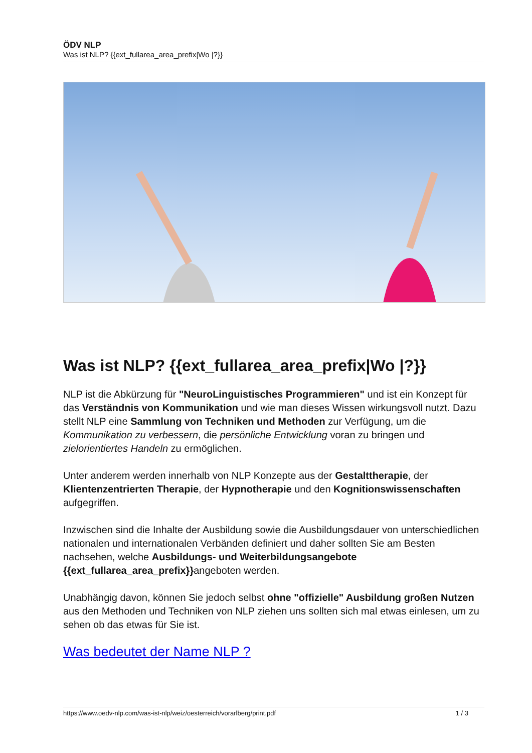ÖDV NLP
Was ist NLP? {{ext_fullarea_area_prefix|Wo |?}}
Was ist NLP? {{ext_fullarea_area_prefix|Wo |?}}
NLP ist die Abkürzung für "NeuroLinguistisches Programmieren" und ist ein Konzept für das Verständnis von Kommunikation und wie man dieses Wissen wirkungsvoll nutzt. Dazu stellt NLP eine Sammlung von Techniken und Methoden zur Verfügung, um die Kommunikation zu verbessern, die persönliche Entwicklung voran zu bringen und zielorientiertes Handeln zu ermöglichen.
Unter anderem werden innerhalb von NLP Konzepte aus der Gestalttherapie, der Klientenzentrierten Therapie, der Hypnotherapie und den Kognitionswissenschaften aufgegriffen.
Inzwischen sind die Inhalte der Ausbildung sowie die Ausbildungsdauer von unterschiedlichen nationalen und internationalen Verbänden definiert und daher sollten Sie am Besten nachsehen, welche Ausbildungs- und Weiterbildungsangebote {{ext_fullarea_area_prefix}}angeboten werden.
Unabhängig davon, können Sie jedoch selbst ohne "offizielle" Ausbildung großen Nutzen aus den Methoden und Techniken von NLP ziehen uns sollten sich mal etwas einlesen, um zu sehen ob das etwas für Sie ist.
Was bedeutet der Name NLP ?
https://www.oedv-nlp.com/was-ist-nlp/weiz/oesterreich/vorarlberg/print.pdf 1 / 3